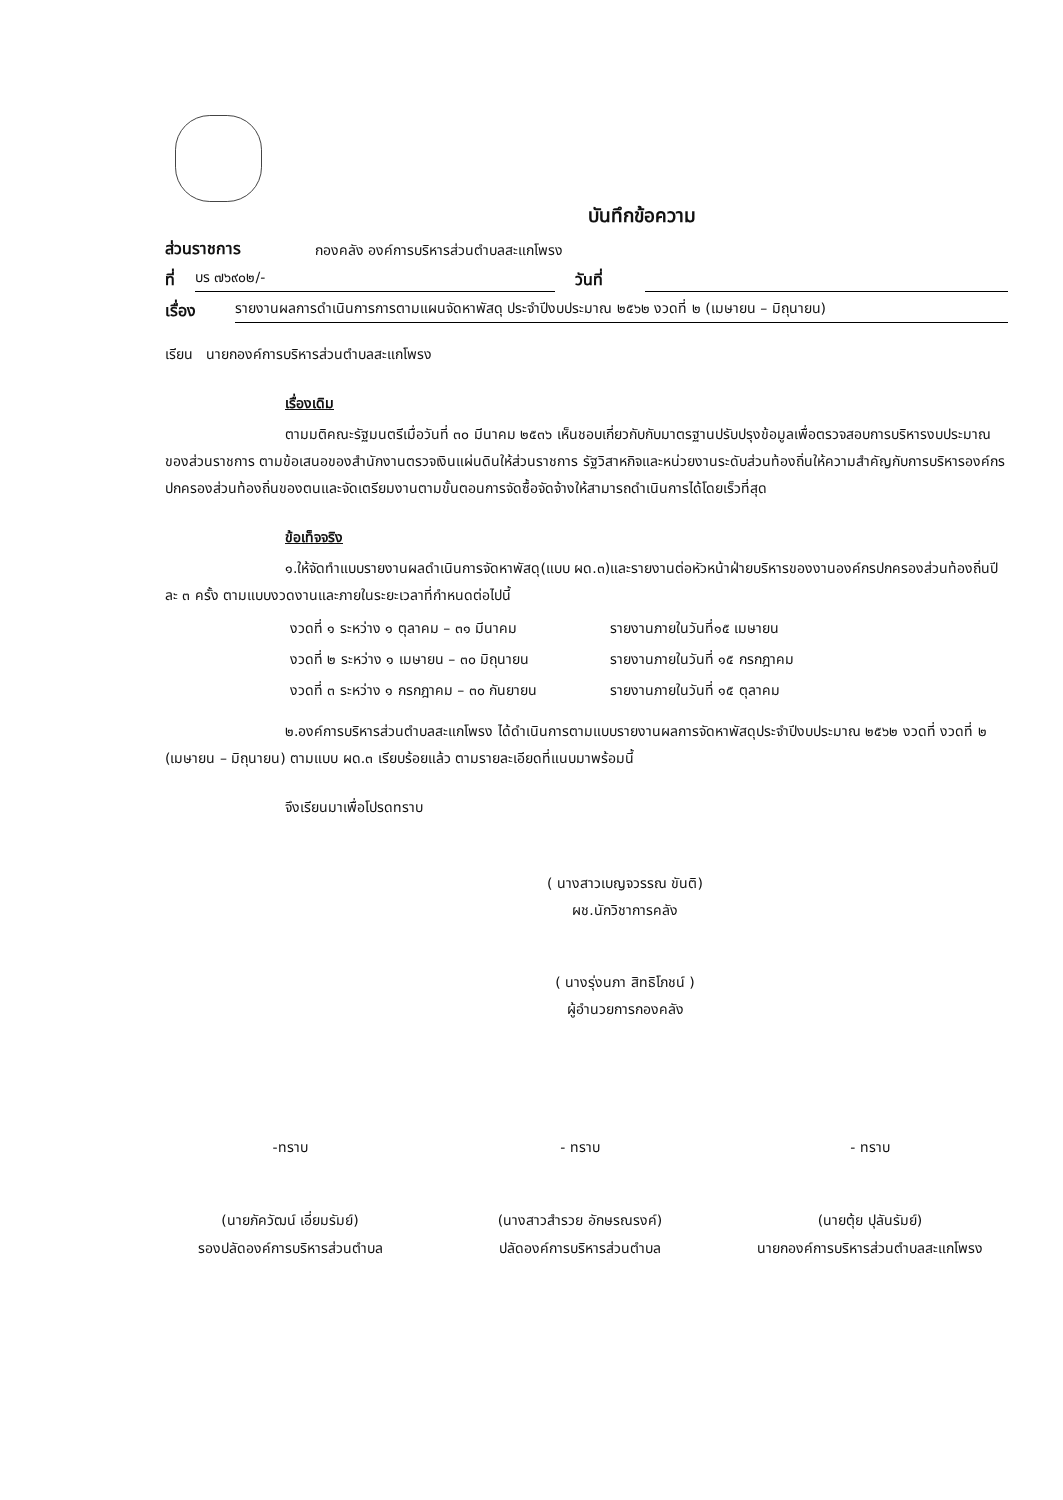บันทึกข้อความ
ส่วนราชการ กองคลัง องค์การบริหารส่วนตำบลสะแกโพรง
ที่ บร ๗๖๙๐๒/- วันที่
เรื่อง รายงานผลการดำเนินการการตามแผนจัดหาพัสดุ ประจำปีงบประมาณ ๒๕๖๒ งวดที่ ๒ (เมษายน – มิถุนายน)
เรียน นายกองค์การบริหารส่วนตำบลสะแกโพรง
เรื่องเดิม
ตามมติคณะรัฐมนตรีเมื่อวันที่ ๓๐ มีนาคม ๒๕๓๖ เห็นชอบเกี่ยวกับกับมาตรฐานปรับปรุงข้อมูลเพื่อตรวจสอบการบริหารงบประมาณของส่วนราชการ ตามข้อเสนอของสำนักงานตรวจเงินแผ่นดินให้ส่วนราชการ รัฐวิสาหกิจและหน่วยงานระดับส่วนท้องถิ่นให้ความสำคัญกับการบริหารองค์กรปกครองส่วนท้องถิ่นของตนและจัดเตรียมงานตามขั้นตอนการจัดซื้อจัดจ้างให้สามารถดำเนินการได้โดยเร็วที่สุด
ข้อเท็จจริง
๑.ให้จัดทำแบบรายงานผลดำเนินการจัดหาพัสดุ(แบบ ผด.๓)และรายงานต่อหัวหน้าฝ่ายบริหารของงานองค์กรปกครองส่วนท้องถิ่นปีละ ๓ ครั้ง ตามแบบงวดงานและภายในระยะเวลาที่กำหนดต่อไปนี้
งวดที่ ๑ ระหว่าง ๑ ตุลาคม – ๓๑ มีนาคม รายงานภายในวันที่๑๕ เมษายน
งวดที่ ๒ ระหว่าง ๑ เมษายน – ๓๐ มิถุนายน รายงานภายในวันที่ ๑๕ กรกฎาคม
งวดที่ ๓ ระหว่าง ๑ กรกฎาคม – ๓๐ กันยายน รายงานภายในวันที่ ๑๕ ตุลาคม
๒.องค์การบริหารส่วนตำบลสะแกโพรง ได้ดำเนินการตามแบบรายงานผลการจัดหาพัสดุประจำปีงบประมาณ ๒๕๖๒ งวดที่ งวดที่ ๒ (เมษายน – มิถุนายน) ตามแบบ ผด.๓ เรียบร้อยแล้ว ตามรายละเอียดที่แนบมาพร้อมนี้
จึงเรียนมาเพื่อโปรดทราบ
( นางสาวเบญจวรรณ ขันติ)
ผช.นักวิชาการคลัง
( นางรุ่งนภา สิทธิโภชน์ )
ผู้อำนวยการกองคลัง
-ทราบ
(นายภัควัฒน์ เอี่ยมรัมย์)
รองปลัดองค์การบริหารส่วนตำบล
- ทราบ
(นางสาวสำรวย อักษรณรงค์)
ปลัดองค์การบริหารส่วนตำบล
- ทราบ
(นายตุ้ย ปุลันรัมย์)
นายกองค์การบริหารส่วนตำบลสะแกโพรง